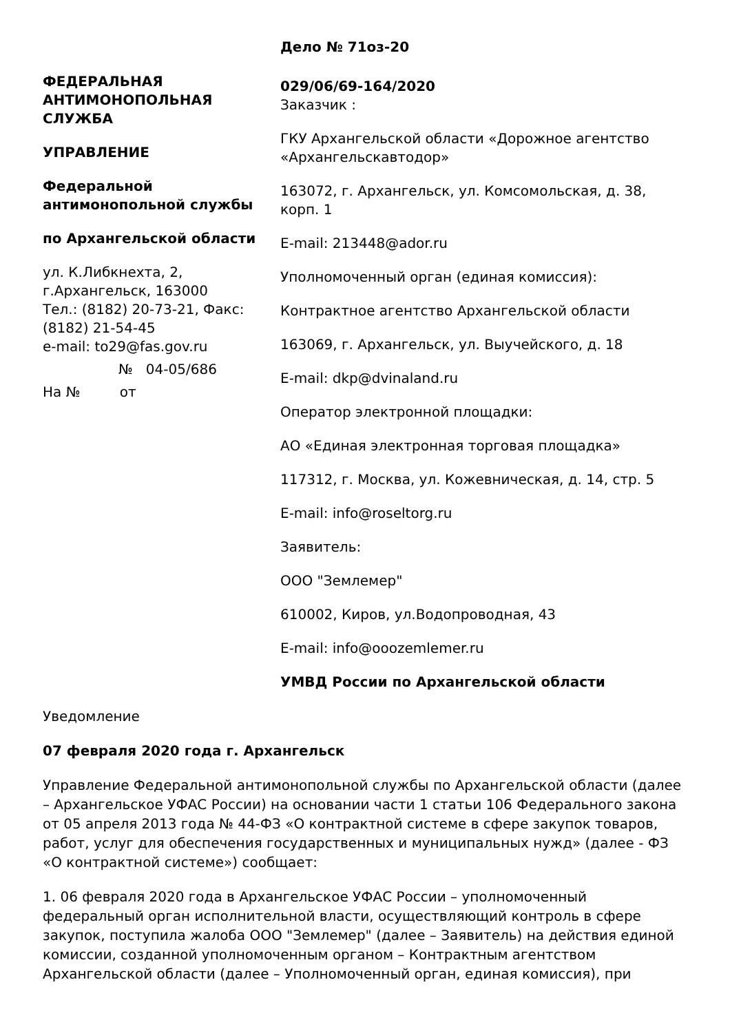ФЕДЕРАЛЬНАЯ АНТИМОНОПОЛЬНАЯ СЛУЖБА
УПРАВЛЕНИЕ
Федеральной антимонопольной службы
по Архангельской области
ул. К.Либкнехта, 2, г.Архангельск, 163000
Тел.: (8182) 20-73-21, Факс: (8182) 21-54-45
e-mail: to29@fas.gov.ru
№ 04-05/686
На № от
Дело № 71оз-20
029/06/69-164/2020
Заказчик :
ГКУ Архангельской области «Дорожное агентство «Архангельскавтодор»
163072, г. Архангельск, ул. Комсомольская, д. 38, корп. 1
E-mail: 213448@ador.ru
Уполномоченный орган (единая комиссия):
Контрактное агентство Архангельской области
163069, г. Архангельск, ул. Выучейского, д. 18
E-mail: dkp@dvinaland.ru
Оператор электронной площадки:
АО «Единая электронная торговая площадка»
117312, г. Москва, ул. Кожевническая, д. 14, стр. 5
E-mail: info@roseltorg.ru
Заявитель:
ООО "Землемер"
610002, Киров, ул.Водопроводная, 43
E-mail: info@ooozemlemer.ru
УМВД России по Архангельской области
Уведомление
07 февраля 2020 года г. Архангельск
Управление Федеральной антимонопольной службы по Архангельской области (далее – Архангельское УФАС России) на основании части 1 статьи 106 Федерального закона от 05 апреля 2013 года № 44-ФЗ «О контрактной системе в сфере закупок товаров, работ, услуг для обеспечения государственных и муниципальных нужд» (далее - ФЗ «О контрактной системе») сообщает:
1. 06 февраля 2020 года в Архангельское УФАС России – уполномоченный федеральный орган исполнительной власти, осуществляющий контроль в сфере закупок, поступила жалоба ООО "Землемер" (далее – Заявитель) на действия единой комиссии, созданной уполномоченным органом – Контрактным агентством Архангельской области (далее – Уполномоченный орган, единая комиссия), при